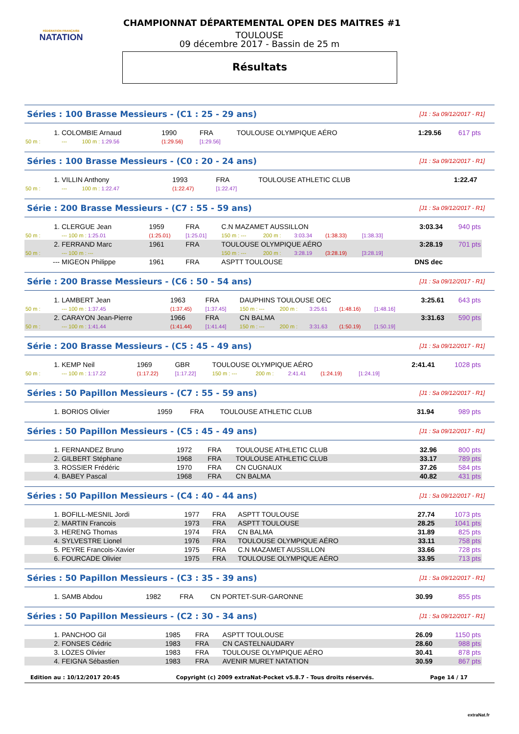FÉDÉRATION FRANÇAISE
NATATION
CHAMPIONNAT DÉPARTEMENTAL OPEN DES MAITRES #1
TOULOUSE
09 décembre 2017 - Bassin de 25 m
Résultats
Séries : 100 Brasse Messieurs - (C1 : 25 - 29 ans) [J1 : Sa 09/12/2017 - R1]
| 1. | COLOMBIE Arnaud | 1990 | FRA | TOULOUSE OLYMPIQUE AÉRO | 1:29.56 | 617 pts |
| 50 m : | --- 100 m : 1:29.56 | (1:29.56) | [1:29.56] | | | |
Séries : 100 Brasse Messieurs - (C0 : 20 - 24 ans) [J1 : Sa 09/12/2017 - R1]
| 1. | VILLIN Anthony | 1993 | FRA | TOULOUSE ATHLETIC CLUB | 1:22.47 | |
| 50 m : | --- 100 m : 1:22.47 | (1:22.47) | [1:22.47] | | | |
Série : 200 Brasse Messieurs - (C7 : 55 - 59 ans) [J1 : Sa 09/12/2017 - R1]
| 1. | CLERGUE Jean | 1959 | FRA | C.N MAZAMET AUSSILLON | | | | | 3:03.34 | 940 pts |
| 50 m : | --- 100 m : 1:25.01 | (1:25.01) | [1:25.01] | 150 m : --- | 200 m : | 3:03.34 | (1:38.33) | [1:38.33] | | |
| 2. | FERRAND Marc | 1961 | FRA | TOULOUSE OLYMPIQUE AÉRO | | | | | 3:28.19 | 701 pts |
| 50 m : | --- 100 m : --- | | | 150 m : --- | 200 m : | 3:28.19 | (3:28.19) | [3:28.19] | | |
| --- | MIGEON Philippe | 1961 | FRA | ASPTT TOULOUSE | | | | | DNS dec | |
Série : 200 Brasse Messieurs - (C6 : 50 - 54 ans) [J1 : Sa 09/12/2017 - R1]
| 1. | LAMBERT Jean | 1963 | FRA | DAUPHINS TOULOUSE OEC | | | | | 3:25.61 | 643 pts |
| 50 m : | --- 100 m : 1:37.45 | (1:37.45) | [1:37.45] | 150 m : --- | 200 m : | 3:25.61 | (1:48.16) | [1:48.16] | | |
| 2. | CARAYON Jean-Pierre | 1966 | FRA | CN BALMA | | | | | 3:31.63 | 590 pts |
| 50 m : | --- 100 m : 1:41.44 | (1:41.44) | [1:41.44] | 150 m : --- | 200 m : | 3:31.63 | (1:50.19) | [1:50.19] | | |
Série : 200 Brasse Messieurs - (C5 : 45 - 49 ans) [J1 : Sa 09/12/2017 - R1]
| 1. | KEMP Neil | 1969 | GBR | TOULOUSE OLYMPIQUE AÉRO | | | | | 2:41.41 | 1028 pts |
| 50 m : | --- 100 m : 1:17.22 | (1:17.22) | [1:17.22] | 150 m : --- | 200 m : | 2:41.41 | (1:24.19) | [1:24.19] | | |
Séries : 50 Papillon Messieurs - (C7 : 55 - 59 ans) [J1 : Sa 09/12/2017 - R1]
| 1. | BORIOS Olivier | 1959 | FRA | TOULOUSE ATHLETIC CLUB | 31.94 | 989 pts |
Séries : 50 Papillon Messieurs - (C5 : 45 - 49 ans) [J1 : Sa 09/12/2017 - R1]
| 1. | FERNANDEZ Bruno | 1972 | FRA | TOULOUSE ATHLETIC CLUB | 32.96 | 800 pts |
| 2. | GILBERT Stéphane | 1968 | FRA | TOULOUSE ATHLETIC CLUB | 33.17 | 789 pts |
| 3. | ROSSIER Frédéric | 1970 | FRA | CN CUGNAUX | 37.26 | 584 pts |
| 4. | BABEY Pascal | 1968 | FRA | CN BALMA | 40.82 | 431 pts |
Séries : 50 Papillon Messieurs - (C4 : 40 - 44 ans) [J1 : Sa 09/12/2017 - R1]
| 1. | BOFILL-MESNIL Jordi | 1977 | FRA | ASPTT TOULOUSE | 27.74 | 1073 pts |
| 2. | MARTIN Francois | 1973 | FRA | ASPTT TOULOUSE | 28.25 | 1041 pts |
| 3. | HERENG Thomas | 1974 | FRA | CN BALMA | 31.89 | 825 pts |
| 4. | SYLVESTRE Lionel | 1976 | FRA | TOULOUSE OLYMPIQUE AÉRO | 33.11 | 758 pts |
| 5. | PEYRE Francois-Xavier | 1975 | FRA | C.N MAZAMET AUSSILLON | 33.66 | 728 pts |
| 6. | FOURCADE Olivier | 1975 | FRA | TOULOUSE OLYMPIQUE AÉRO | 33.95 | 713 pts |
Séries : 50 Papillon Messieurs - (C3 : 35 - 39 ans) [J1 : Sa 09/12/2017 - R1]
| 1. | SAMB Abdou | 1982 | FRA | CN PORTET-SUR-GARONNE | 30.99 | 855 pts |
Séries : 50 Papillon Messieurs - (C2 : 30 - 34 ans) [J1 : Sa 09/12/2017 - R1]
| 1. | PANCHOO Gil | 1985 | FRA | ASPTT TOULOUSE | 26.09 | 1150 pts |
| 2. | FONSES Cédric | 1983 | FRA | CN CASTELNAUDARY | 28.60 | 988 pts |
| 3. | LOZES Olivier | 1983 | FRA | TOULOUSE OLYMPIQUE AÉRO | 30.41 | 878 pts |
| 4. | FEIGNA Sébastien | 1983 | FRA | AVENIR MURET NATATION | 30.59 | 867 pts |
Edition au : 10/12/2017 20:45 Copyright (c) 2009 extraNat-Pocket v5.8.7 - Tous droits réservés. Page 14 / 17
extraNat.fr